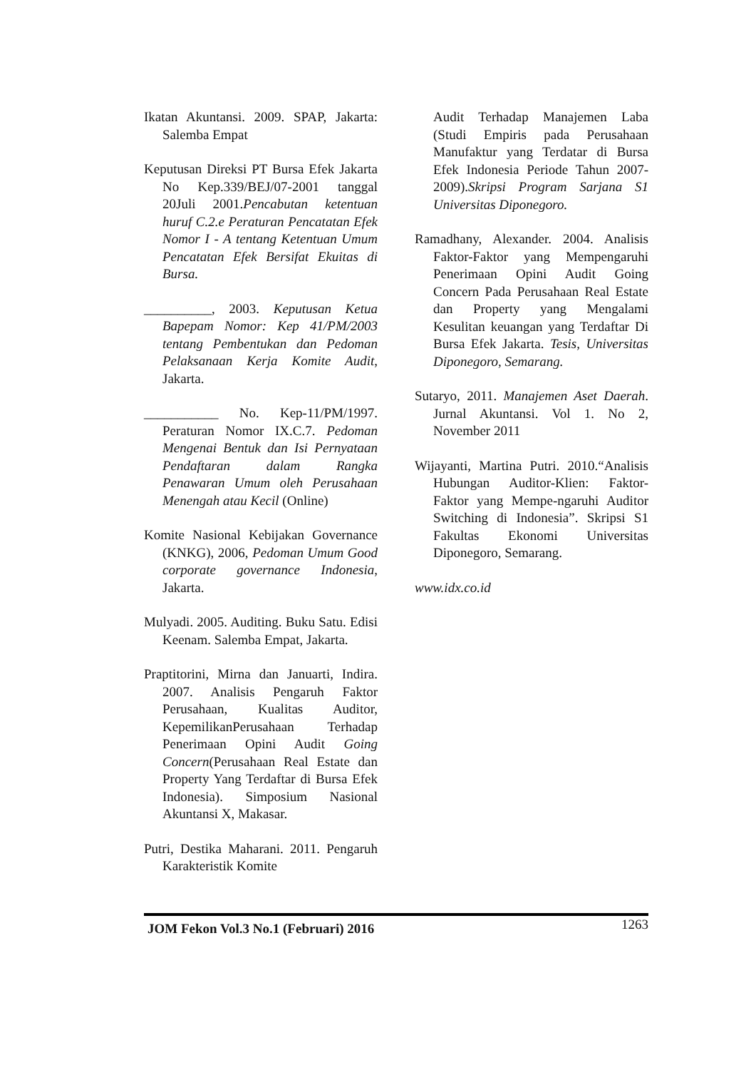Ikatan Akuntansi. 2009. SPAP, Jakarta: Salemba Empat
Keputusan Direksi PT Bursa Efek Jakarta No Kep.339/BEJ/07-2001 tanggal 20Juli 2001.Pencabutan ketentuan huruf C.2.e Peraturan Pencatatan Efek Nomor I - A tentang Ketentuan Umum Pencatatan Efek Bersifat Ekuitas di Bursa.
__________, 2003. Keputusan Ketua Bapepam Nomor: Kep 41/PM/2003 tentang Pembentukan dan Pedoman Pelaksanaan Kerja Komite Audit, Jakarta.
___________ No. Kep-11/PM/1997. Peraturan Nomor IX.C.7. Pedoman Mengenai Bentuk dan Isi Pernyataan Pendaftaran dalam Rangka Penawaran Umum oleh Perusahaan Menengah atau Kecil (Online)
Komite Nasional Kebijakan Governance (KNKG), 2006, Pedoman Umum Good corporate governance Indonesia, Jakarta.
Mulyadi. 2005. Auditing. Buku Satu. Edisi Keenam. Salemba Empat, Jakarta.
Praptitorini, Mirna dan Januarti, Indira. 2007. Analisis Pengaruh Faktor Perusahaan, Kualitas Auditor, KepemilikanPerusahaan Terhadap Penerimaan Opini Audit Going Concern(Perusahaan Real Estate dan Property Yang Terdaftar di Bursa Efek Indonesia). Simposium Nasional Akuntansi X, Makasar.
Putri, Destika Maharani. 2011. Pengaruh Karakteristik Komite
Audit Terhadap Manajemen Laba (Studi Empiris pada Perusahaan Manufaktur yang Terdatar di Bursa Efek Indonesia Periode Tahun 2007-2009).Skripsi Program Sarjana S1 Universitas Diponegoro.
Ramadhany, Alexander. 2004. Analisis Faktor-Faktor yang Mempengaruhi Penerimaan Opini Audit Going Concern Pada Perusahaan Real Estate dan Property yang Mengalami Kesulitan keuangan yang Terdaftar Di Bursa Efek Jakarta. Tesis, Universitas Diponegoro, Semarang.
Sutaryo, 2011. Manajemen Aset Daerah. Jurnal Akuntansi. Vol 1. No 2, November 2011
Wijayanti, Martina Putri. 2010.“Analisis Hubungan Auditor-Klien: Faktor-Faktor yang Mempe-ngaruhi Auditor Switching di Indonesia”. Skripsi S1 Fakultas Ekonomi Universitas Diponegoro, Semarang.
www.idx.co.id
JOM Fekon Vol.3 No.1 (Februari) 2016 1263